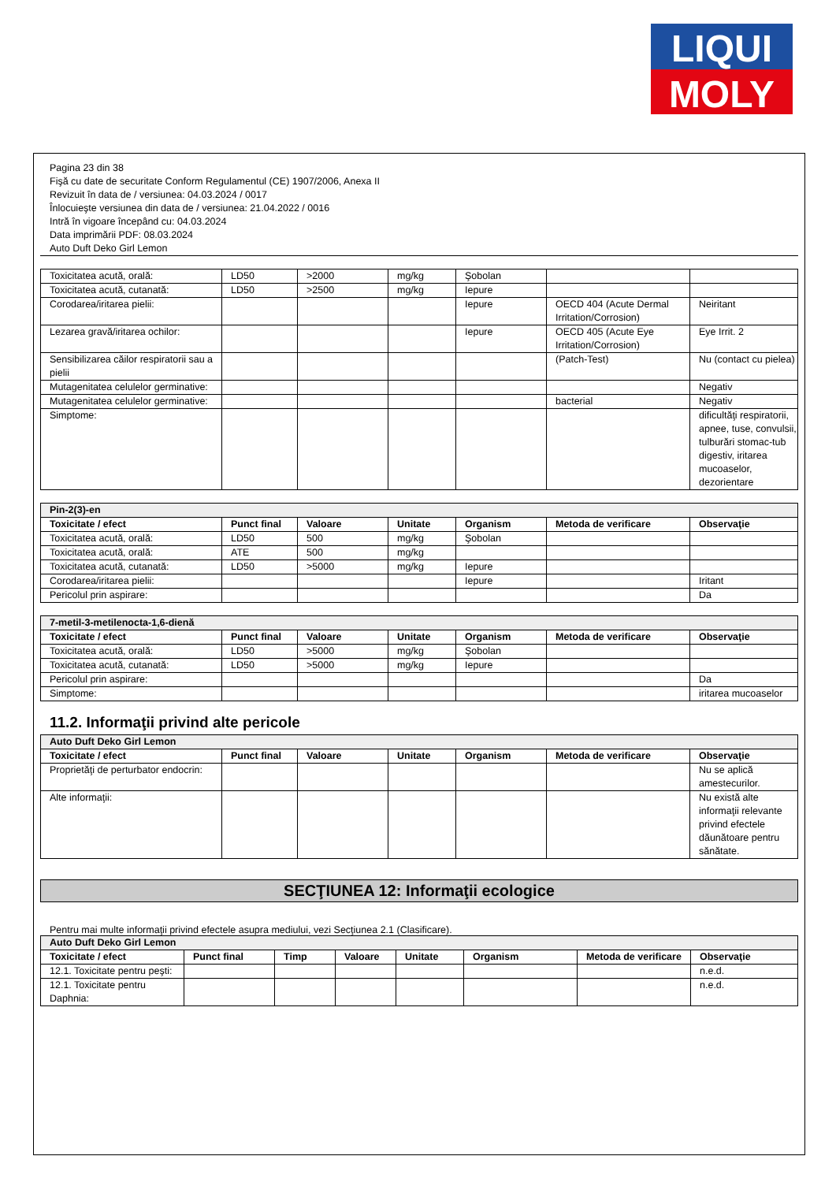LIQUI
MOLY
Pagina 23 din 38
Fişă cu date de securitate Conform Regulamentul (CE) 1907/2006, Anexa II
Revizuit în data de / versiunea: 04.03.2024 / 0017
Înlocuieşte versiunea din data de / versiunea: 21.04.2022 / 0016
Intră în vigoare începând cu: 04.03.2024
Data imprimării PDF: 08.03.2024
Auto Duft Deko Girl Lemon
| Toxicitatea acută, orală: | LD50 | >2000 | mg/kg | Şobolan | | |
| Toxicitatea acută, cutanată: | LD50 | >2500 | mg/kg | Iepure | | |
| Corodarea/iritarea pielii: | | | | Iepure | OECD 404 (Acute Dermal Irritation/Corrosion) | Neiritant |
| Lezarea gravă/iritarea ochilor: | | | | Iepure | OECD 405 (Acute Eye Irritation/Corrosion) | Eye Irrit. 2 |
| Sensibilizarea căilor respiratorii sau a pielii | | | | | (Patch-Test) | Nu (contact cu pielea) |
| Mutagenitatea celulelor germinative: | | | | | | Negativ |
| Mutagenitatea celulelor germinative: | | | | | bacterial | Negativ |
| Simptome: | | | | | | dificultăţi respiratorii, apnee, tuse, convulsii, tulburări stomac-tub digestiv, iritarea mucoaselor, dezorientare |
| Pin-2(3)-en | | | | | | |
| Toxicitate / efect | Punct final | Valoare | Unitate | Organism | Metoda de verificare | Observaţie |
| Toxicitatea acută, orală: | LD50 | 500 | mg/kg | Şobolan | | |
| Toxicitatea acută, orală: | ATE | 500 | mg/kg | | | |
| Toxicitatea acută, cutanată: | LD50 | >5000 | mg/kg | Iepure | | |
| Corodarea/iritarea pielii: | | | | Iepure | | Iritant |
| Pericolul prin aspirare: | | | | | | Da |
| 7-metil-3-metilenocta-1,6-dienă | | | | | | |
| Toxicitate / efect | Punct final | Valoare | Unitate | Organism | Metoda de verificare | Observaţie |
| Toxicitatea acută, orală: | LD50 | >5000 | mg/kg | Şobolan | | |
| Toxicitatea acută, cutanată: | LD50 | >5000 | mg/kg | Iepure | | |
| Pericolul prin aspirare: | | | | | | Da |
| Simptome: | | | | | | iritarea mucoaselor |
11.2. Informaţii privind alte pericole
| Auto Duft Deko Girl Lemon | | | | | | |
| Toxicitate / efect | Punct final | Valoare | Unitate | Organism | Metoda de verificare | Observaţie |
| Proprietăţi de perturbator endocrin: | | | | | | Nu se aplică amestecurilor. |
| Alte informaţii: | | | | | | Nu există alte informaţii relevante privind efectele dăunătoare pentru sănătate. |
SECŢIUNEA 12: Informaţii ecologice
Pentru mai multe informaţii privind efectele asupra mediului, vezi Secţiunea 2.1 (Clasificare).
| Auto Duft Deko Girl Lemon | | | | | | | |
| Toxicitate / efect | Punct final | Timp | Valoare | Unitate | Organism | Metoda de verificare | Observaţie |
| 12.1. Toxicitate pentru peşti: | | | | | | | n.e.d. |
| 12.1. Toxicitate pentru Daphnia: | | | | | | | n.e.d. |